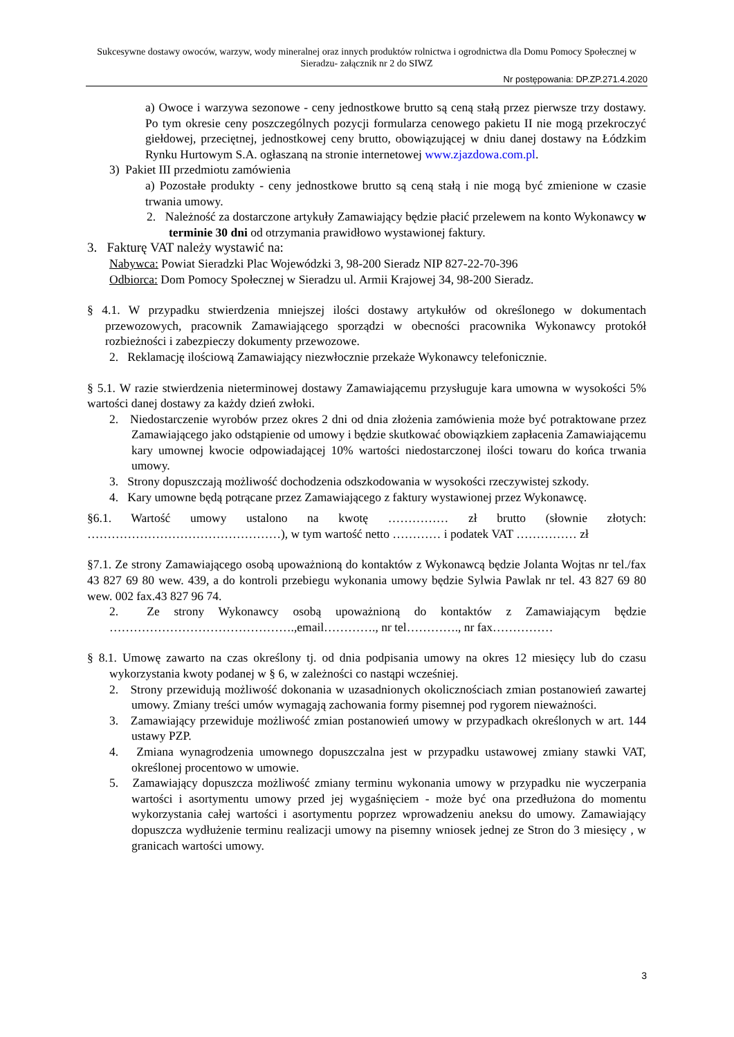Sukcesywne dostawy owoców, warzyw, wody mineralnej oraz innych produktów rolnictwa i ogrodnictwa dla Domu Pomocy Społecznej w Sieradzu- załącznik nr 2 do SIWZ
Nr postępowania: DP.ZP.271.4.2020
a) Owoce i warzywa sezonowe - ceny jednostkowe brutto są ceną stałą przez pierwsze trzy dostawy. Po tym okresie ceny poszczególnych pozycji formularza cenowego pakietu II nie mogą przekroczyć giełdowej, przeciętnej, jednostkowej ceny brutto, obowiązującej w dniu danej dostawy na Łódzkim Rynku Hurtowym S.A. ogłaszaną na stronie internetowej www.zjazdowa.com.pl.
3) Pakiet III przedmiotu zamówienia
a) Pozostałe produkty - ceny jednostkowe brutto są ceną stałą i nie mogą być zmienione w czasie trwania umowy.
2. Należność za dostarczone artykuły Zamawiający będzie płacić przelewem na konto Wykonawcy w terminie 30 dni od otrzymania prawidłowo wystawionej faktury.
3. Fakturę VAT należy wystawić na:
Nabywca: Powiat Sieradzki Plac Wojewódzki 3, 98-200 Sieradz NIP 827-22-70-396
Odbiorca: Dom Pomocy Społecznej w Sieradzu ul. Armii Krajowej 34, 98-200 Sieradz.
§ 4.1. W przypadku stwierdzenia mniejszej ilości dostawy artykułów od określonego w dokumentach przewozowych, pracownik Zamawiającego sporządzi w obecności pracownika Wykonawcy protokół rozbieżności i zabezpieczy dokumenty przewozowe.
2. Reklamację ilościową Zamawiający niezwłocznie przekaże Wykonawcy telefonicznie.
§ 5.1. W razie stwierdzenia nieterminowej dostawy Zamawiającemu przysługuje kara umowna w wysokości 5% wartości danej dostawy za każdy dzień zwłoki.
2. Niedostarczenie wyrobów przez okres 2 dni od dnia złożenia zamówienia może być potraktowane przez Zamawiającego jako odstąpienie od umowy i będzie skutkować obowiązkiem zapłacenia Zamawiającemu kary umownej kwocie odpowiadającej 10% wartości niedostarczonej ilości towaru do końca trwania umowy.
3. Strony dopuszczają możliwość dochodzenia odszkodowania w wysokości rzeczywistej szkody.
4. Kary umowne będą potrącane przez Zamawiającego z faktury wystawionej przez Wykonawcę.
§6.1. Wartość umowy ustalono na kwotę …………… zł brutto (słownie złotych: …………………………………………), w tym wartość netto ………… i podatek VAT …………… zł
§7.1. Ze strony Zamawiającego osobą upoważnioną do kontaktów z Wykonawcą będzie Jolanta Wojtas nr tel./fax 43 827 69 80 wew. 439, a do kontroli przebiegu wykonania umowy będzie Sylwia Pawlak nr tel. 43 827 69 80 wew. 002 fax.43 827 96 74.
2. Ze strony Wykonawcy osobą upoważnioną do kontaktów z Zamawiającym będzie ……………………………………….,email…………., nr tel…………., nr fax……………
§ 8.1. Umowę zawarto na czas określony tj. od dnia podpisania umowy na okres 12 miesięcy lub do czasu wykorzystania kwoty podanej w § 6, w zależności co nastąpi wcześniej.
2. Strony przewidują możliwość dokonania w uzasadnionych okolicznościach zmian postanowień zawartej umowy. Zmiany treści umów wymagają zachowania formy pisemnej pod rygorem nieważności.
3. Zamawiający przewiduje możliwość zmian postanowień umowy w przypadkach określonych w art. 144 ustawy PZP.
4. Zmiana wynagrodzenia umownego dopuszczalna jest w przypadku ustawowej zmiany stawki VAT, określonej procentowo w umowie.
5. Zamawiający dopuszcza możliwość zmiany terminu wykonania umowy w przypadku nie wyczerpania wartości i asortymentu umowy przed jej wygaśnięciem - może być ona przedłużona do momentu wykorzystania całej wartości i asortymentu poprzez wprowadzeniu aneksu do umowy. Zamawiający dopuszcza wydłużenie terminu realizacji umowy na pisemny wniosek jednej ze Stron do 3 miesięcy , w granicach wartości umowy.
3